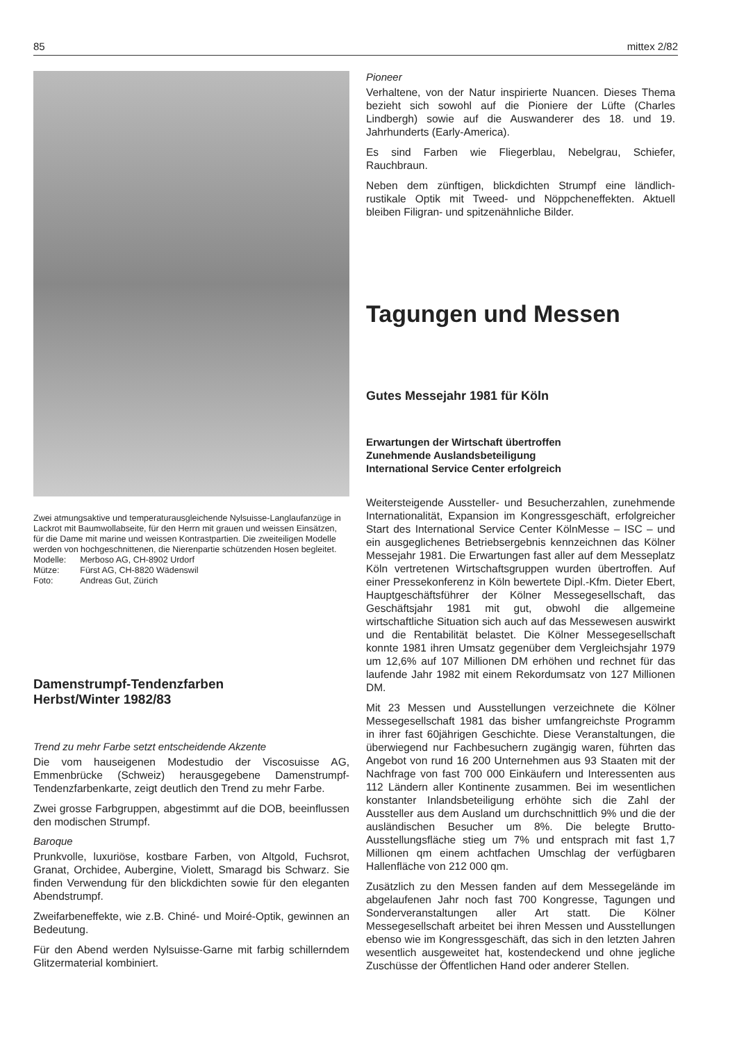85 mittex 2/82
Zwei atmungsaktive und temperaturausgleichende Nylsuisse-Langlaufanzüge in Lackrot mit Baumwollabseite, für den Herrn mit grauen und weissen Einsätzen, für die Dame mit marine und weissen Kontrastpartien. Die zweiteiligen Modelle werden von hochgeschnittenen, die Nierenpartie schützenden Hosen begleitet.
| Modelle: | Merboso AG, CH-8902 Urdorf |
| Mütze: | Fürst AG, CH-8820 Wädenswil |
| Foto: | Andreas Gut, Zürich |
Damenstrumpf-Tendenzfarben
Herbst/Winter 1982/83
Trend zu mehr Farbe setzt entscheidende Akzente
Die vom hauseigenen Modestudio der Viscosuisse AG, Emmenbrücke (Schweiz) herausgegebene Damenstrumpf-Tendenzfarbenkarte, zeigt deutlich den Trend zu mehr Farbe.
Zwei grosse Farbgruppen, abgestimmt auf die DOB, beeinflussen den modischen Strumpf.
Baroque
Prunkvolle, luxuriöse, kostbare Farben, von Altgold, Fuchsrot, Granat, Orchidee, Aubergine, Violett, Smaragd bis Schwarz. Sie finden Verwendung für den blickdichten sowie für den eleganten Abendstrumpf.
Zweifarbeneffekte, wie z.B. Chiné- und Moiré-Optik, gewinnen an Bedeutung.
Für den Abend werden Nylsuisse-Garne mit farbig schillerndem Glitzermaterial kombiniert.
Pioneer
Verhaltene, von der Natur inspirierte Nuancen. Dieses Thema bezieht sich sowohl auf die Pioniere der Lüfte (Charles Lindbergh) sowie auf die Auswanderer des 18. und 19. Jahrhunderts (Early-America).
Es sind Farben wie Fliegerblau, Nebelgrau, Schiefer, Rauchbraun.
Neben dem zünftigen, blickdichten Strumpf eine ländlich-rustikale Optik mit Tweed- und Nöppcheneffekten. Aktuell bleiben Filigran- und spitzenähnliche Bilder.
Tagungen und Messen
Gutes Messejahr 1981 für Köln
Erwartungen der Wirtschaft übertroffen
Zunehmende Auslandsbeteiligung
International Service Center erfolgreich
Weitersteigende Aussteller- und Besucherzahlen, zunehmende Internationalität, Expansion im Kongressgeschäft, erfolgreicher Start des International Service Center KölnMesse – ISC – und ein ausgeglichenes Betriebsergebnis kennzeichnen das Kölner Messejahr 1981. Die Erwartungen fast aller auf dem Messeplatz Köln vertretenen Wirtschaftsgruppen wurden übertroffen. Auf einer Pressekonferenz in Köln bewertete Dipl.-Kfm. Dieter Ebert, Hauptgeschäftsführer der Kölner Messegesellschaft, das Geschäftsjahr 1981 mit gut, obwohl die allgemeine wirtschaftliche Situation sich auch auf das Messewesen auswirkt und die Rentabilität belastet. Die Kölner Messegesellschaft konnte 1981 ihren Umsatz gegenüber dem Vergleichsjahr 1979 um 12,6% auf 107 Millionen DM erhöhen und rechnet für das laufende Jahr 1982 mit einem Rekordumsatz von 127 Millionen DM.
Mit 23 Messen und Ausstellungen verzeichnete die Kölner Messegesellschaft 1981 das bisher umfangreichste Programm in ihrer fast 60jährigen Geschichte. Diese Veranstaltungen, die überwiegend nur Fachbesuchern zugängig waren, führten das Angebot von rund 16 200 Unternehmen aus 93 Staaten mit der Nachfrage von fast 700 000 Einkäufern und Interessenten aus 112 Ländern aller Kontinente zusammen. Bei im wesentlichen konstanter Inlandsbeteiligung erhöhte sich die Zahl der Aussteller aus dem Ausland um durchschnittlich 9% und die der ausländischen Besucher um 8%. Die belegte Brutto-Ausstellungsfläche stieg um 7% und entsprach mit fast 1,7 Millionen qm einem achtfachen Umschlag der verfügbaren Hallenfläche von 212 000 qm.
Zusätzlich zu den Messen fanden auf dem Messegelände im abgelaufenen Jahr noch fast 700 Kongresse, Tagungen und Sonderveranstaltungen aller Art statt. Die Kölner Messegesellschaft arbeitet bei ihren Messen und Ausstellungen ebenso wie im Kongressgeschäft, das sich in den letzten Jahren wesentlich ausgeweitet hat, kostendeckend und ohne jegliche Zuschüsse der Öffentlichen Hand oder anderer Stellen.